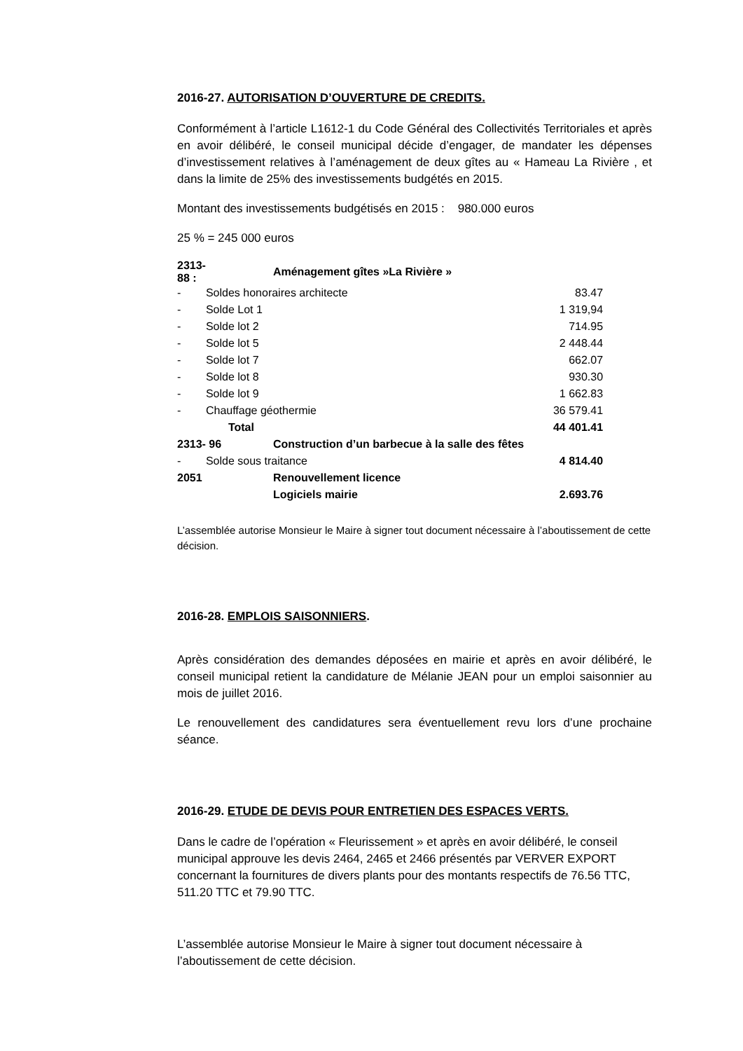2016-27. AUTORISATION D’OUVERTURE DE CREDITS.
Conformément à l’article L1612-1 du Code Général des Collectivités Territoriales et après en avoir délibéré, le conseil municipal décide d’engager, de mandater les dépenses d’investissement relatives à l’aménagement de deux gîtes au « Hameau La Rivière , et dans la limite de 25% des investissements budgétés en 2015.
Montant des investissements budgétisés en 2015 : 980.000 euros
25 % = 245 000 euros
| 2313-88 : | | Aménagement gîtes »La Rivière » | |
| - | Soldes honoraires architecte | | 83.47 |
| - | Solde Lot 1 | | 1 319,94 |
| - | Solde lot 2 | | 714.95 |
| - | Solde lot 5 | | 2 448.44 |
| - | Solde lot 7 | | 662.07 |
| - | Solde lot 8 | | 930.30 |
| - | Solde lot 9 | | 1 662.83 |
| - | Chauffage géothermie | | 36 579.41 |
| | Total | | 44 401.41 |
| 2313- 96 | | Construction d’un barbecue à la salle des fêtes | |
| - | Solde sous traitance | | 4 814.40 |
| 2051 | | Renouvellement licence | |
| | | Logiciels mairie | 2.693.76 |
L’assemblée autorise Monsieur le Maire à signer tout document nécessaire à l’aboutissement de cette décision.
2016-28. EMPLOIS SAISONNIERS.
Après considération des demandes déposées en mairie et après en avoir délibéré, le conseil municipal retient la candidature de Mélanie JEAN pour un emploi saisonnier au mois de juillet 2016.
Le renouvellement des candidatures sera éventuellement revu lors d’une prochaine séance.
2016-29. ETUDE DE DEVIS POUR ENTRETIEN DES ESPACES VERTS.
Dans le cadre de l’opération « Fleurissement » et après en avoir délibéré, le conseil municipal approuve les devis 2464, 2465 et 2466 présentés par VERVER EXPORT concernant la fournitures de divers plants pour des montants respectifs de 76.56 TTC, 511.20 TTC et 79.90 TTC.
L’assemblée autorise Monsieur le Maire à signer tout document nécessaire à l’aboutissement de cette décision.